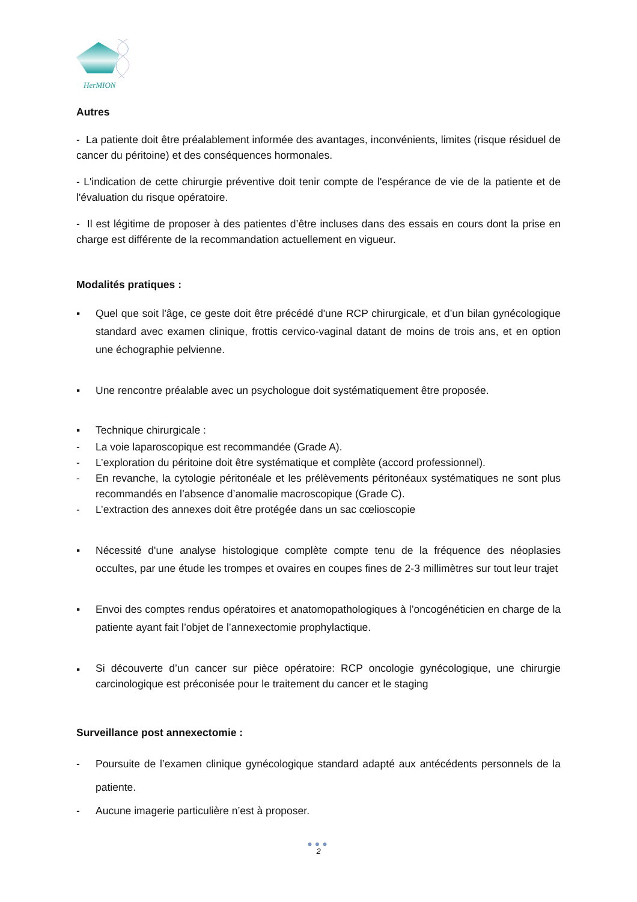HerMION
Autres
- La patiente doit être préalablement informée des avantages, inconvénients, limites (risque résiduel de cancer du péritoine) et des conséquences hormonales.
- L'indication de cette chirurgie préventive doit tenir compte de l'espérance de vie de la patiente et de l'évaluation du risque opératoire.
- Il est légitime de proposer à des patientes d’être incluses dans des essais en cours dont la prise en charge est différente de la recommandation actuellement en vigueur.
Modalités pratiques :
▪ Quel que soit l'âge, ce geste doit être précédé d'une RCP chirurgicale, et d’un bilan gynécologique standard avec examen clinique, frottis cervico-vaginal datant de moins de trois ans, et en option une échographie pelvienne.
▪ Une rencontre préalable avec un psychologue doit systématiquement être proposée.
▪ Technique chirurgicale :
- La voie laparoscopique est recommandée (Grade A).
- L’exploration du péritoine doit être systématique et complète (accord professionnel).
- En revanche, la cytologie péritonéale et les prélèvements péritonéaux systématiques ne sont plus recommandés en l’absence d’anomalie macroscopique (Grade C).
- L’extraction des annexes doit être protégée dans un sac cœlioscopie
▪ Nécessité d'une analyse histologique complète compte tenu de la fréquence des néoplasies occultes, par une étude les trompes et ovaires en coupes fines de 2-3 millimètres sur tout leur trajet
▪ Envoi des comptes rendus opératoires et anatomopathologiques à l’oncogénéticien en charge de la patiente ayant fait l’objet de l’annexectomie prophylactique.
▪ Si découverte d’un cancer sur pièce opératoire: RCP oncologie gynécologique, une chirurgie carcinologique est préconisée pour le traitement du cancer et le staging
Surveillance post annexectomie :
- Poursuite de l’examen clinique gynécologique standard adapté aux antécédents personnels de la patiente.
- Aucune imagerie particulière n’est à proposer.
●●●
2